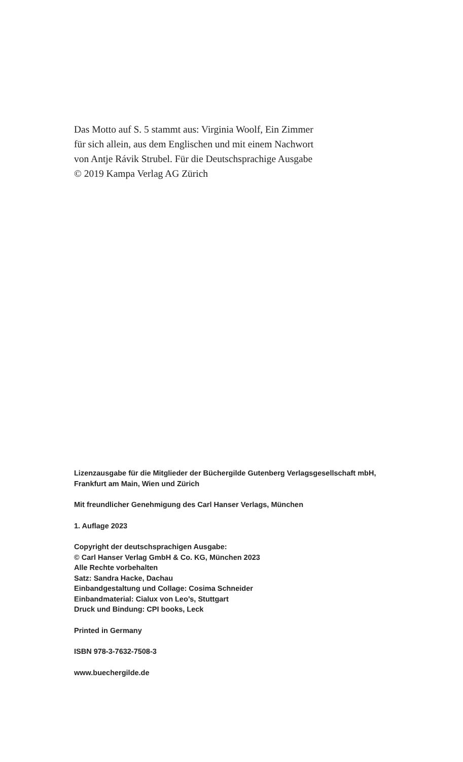Das Motto auf S. 5 stammt aus: Virginia Woolf, Ein Zimmer
für sich allein, aus dem Englischen und mit einem Nachwort
von Antje Rávik Strubel. Für die Deutschsprachige Ausgabe
© 2019 Kampa Verlag AG Zürich
Lizenzausgabe für die Mitglieder der Büchergilde Gutenberg Verlagsgesellschaft mbH,
Frankfurt am Main, Wien und Zürich
Mit freundlicher Genehmigung des Carl Hanser Verlags, München
1. Auflage 2023
Copyright der deutschsprachigen Ausgabe:
© Carl Hanser Verlag GmbH & Co. KG, München 2023
Alle Rechte vorbehalten
Satz: Sandra Hacke, Dachau
Einbandgestaltung und Collage: Cosima Schneider
Einbandmaterial: Cialux von Leo’s, Stuttgart
Druck und Bindung: CPI books, Leck
Printed in Germany
ISBN 978-3-7632-7508-3
www.buechergilde.de